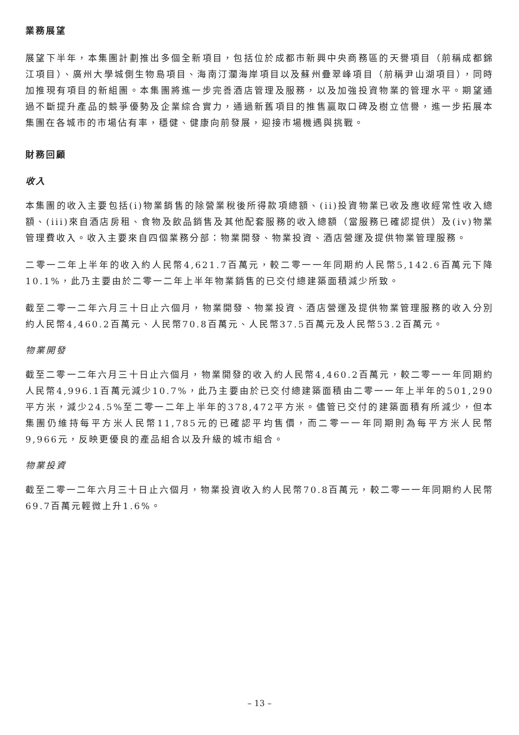業務展望
展望下半年，本集團計劃推出多個全新項目，包括位於成都市新興中央商務區的天譽項目（前稱成都錦江項目）、廣州大學城側生物島項目、海南汀瀾海岸項目以及蘇州疊翠峰項目（前稱尹山湖項目），同時加推現有項目的新組團。本集團將進一步完善酒店管理及服務，以及加強投資物業的管理水平。期望通過不斷提升產品的競爭優勢及企業綜合實力，通過新舊項目的推售贏取口碑及樹立信譽，進一步拓展本集團在各城市的市場佔有率，穩健、健康向前發展，迎接市場機遇與挑戰。
財務回顧
收入
本集團的收入主要包括(i)物業銷售的除營業稅後所得款項總額、(ii)投資物業已收及應收經常性收入總額、(iii)來自酒店房租、食物及飲品銷售及其他配套服務的收入總額（當服務已確認提供）及(iv)物業管理費收入。收入主要來自四個業務分部：物業開發、物業投資、酒店營運及提供物業管理服務。
二零一二年上半年的收入約人民幣4,621.7百萬元，較二零一一年同期約人民幣5,142.6百萬元下降10.1%，此乃主要由於二零一二年上半年物業銷售的已交付總建築面積減少所致。
截至二零一二年六月三十日止六個月，物業開發、物業投資、酒店營運及提供物業管理服務的收入分別約人民幣4,460.2百萬元、人民幣70.8百萬元、人民幣37.5百萬元及人民幣53.2百萬元。
物業開發
截至二零一二年六月三十日止六個月，物業開發的收入約人民幣4,460.2百萬元，較二零一一年同期約人民幣4,996.1百萬元減少10.7%，此乃主要由於已交付總建築面積由二零一一年上半年的501,290平方米，減少24.5%至二零一二年上半年的378,472平方米。儘管已交付的建築面積有所減少，但本集團仍維持每平方米人民幣11,785元的已確認平均售價，而二零一一年同期則為每平方米人民幣9,966元，反映更優良的產品組合以及升級的城市組合。
物業投資
截至二零一二年六月三十日止六個月，物業投資收入約人民幣70.8百萬元，較二零一一年同期約人民幣69.7百萬元輕微上升1.6%。
– 13 –